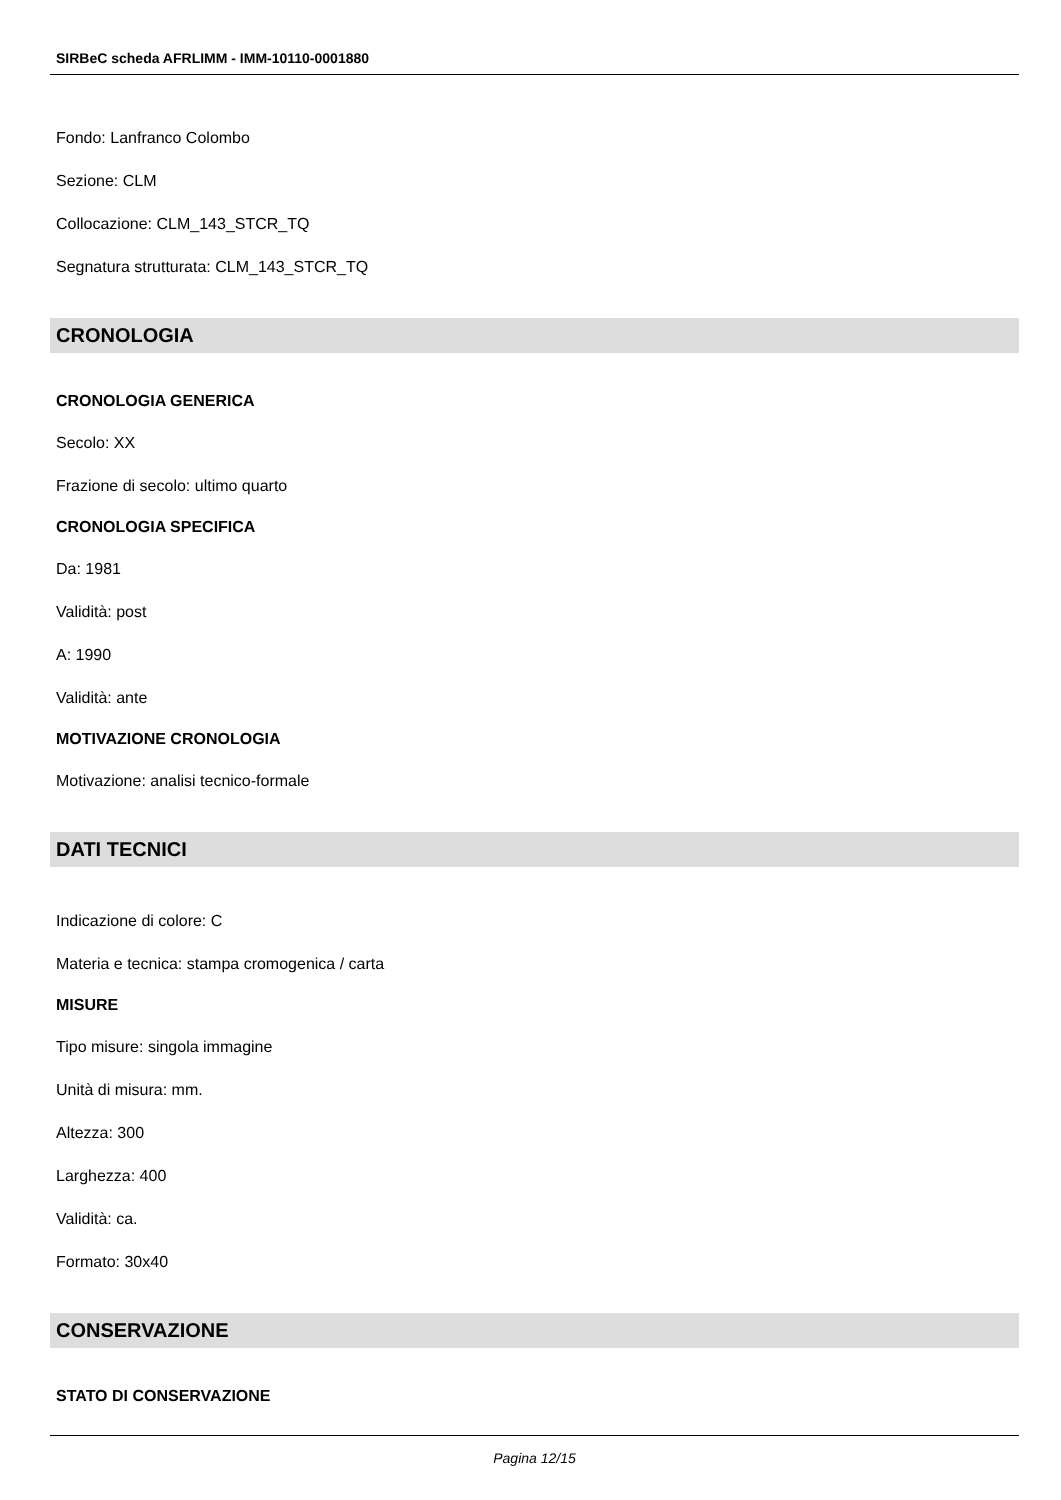SIRBeC scheda AFRLIMM - IMM-10110-0001880
Fondo: Lanfranco Colombo
Sezione: CLM
Collocazione: CLM_143_STCR_TQ
Segnatura strutturata: CLM_143_STCR_TQ
CRONOLOGIA
CRONOLOGIA GENERICA
Secolo: XX
Frazione di secolo: ultimo quarto
CRONOLOGIA SPECIFICA
Da: 1981
Validità: post
A: 1990
Validità: ante
MOTIVAZIONE CRONOLOGIA
Motivazione: analisi tecnico-formale
DATI TECNICI
Indicazione di colore: C
Materia e tecnica: stampa cromogenica / carta
MISURE
Tipo misure: singola immagine
Unità di misura: mm.
Altezza: 300
Larghezza: 400
Validità: ca.
Formato: 30x40
CONSERVAZIONE
STATO DI CONSERVAZIONE
Pagina 12/15